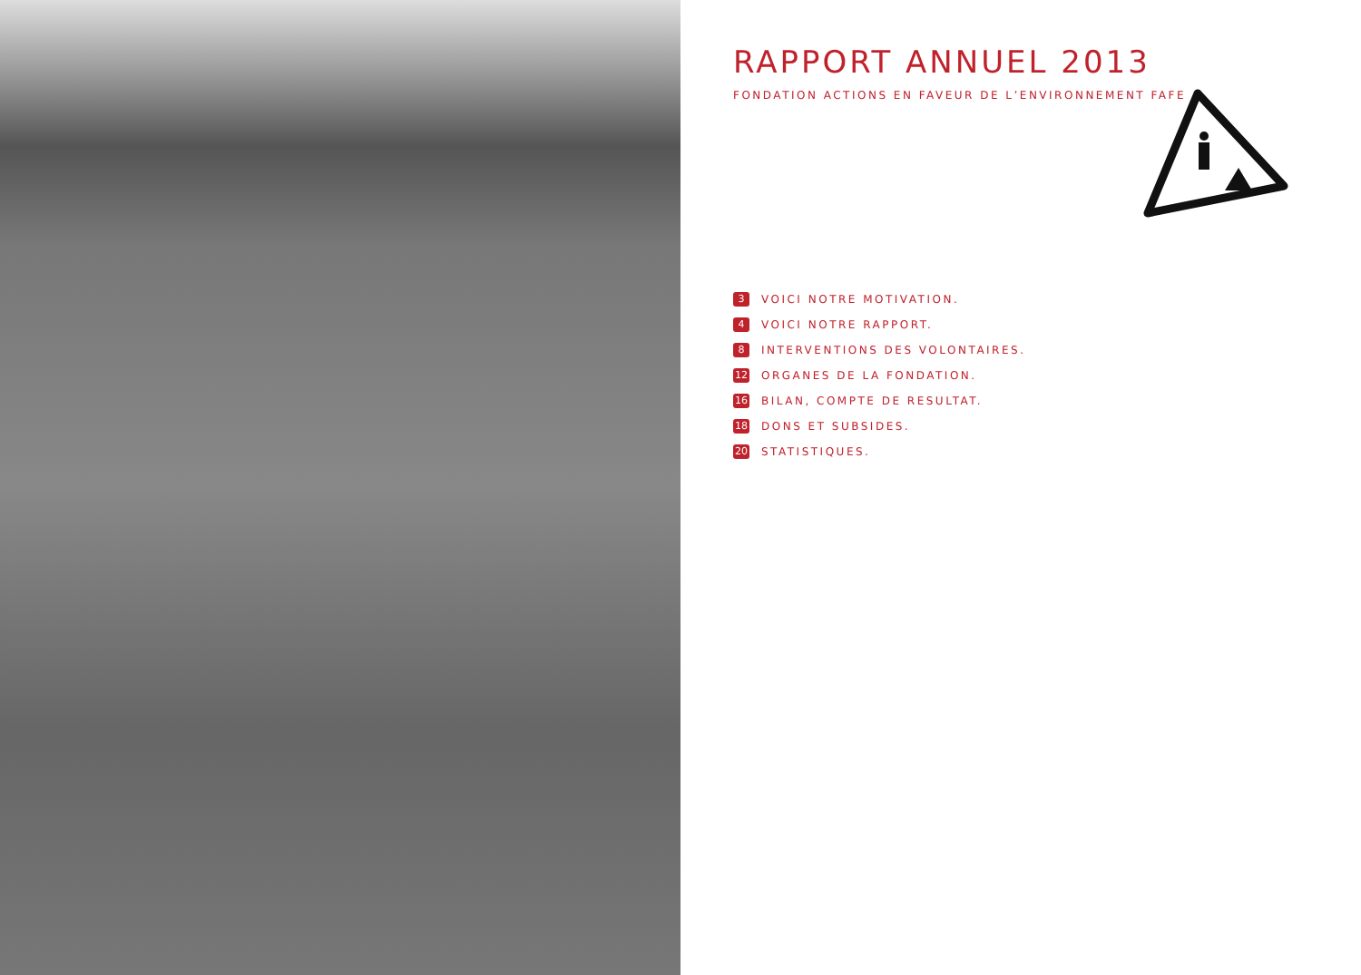RAPPORT ANNUEL 2013
FONDATION ACTIONS EN FAVEUR DE L’ENVIRONNEMENT FAFE
3 VOICI NOTRE MOTIVATION.
4 VOICI NOTRE RAPPORT.
8 INTERVENTIONS DES VOLONTAIRES.
12 ORGANES DE LA FONDATION.
16 BILAN, COMPTE DE RESULTAT.
18 DONS ET SUBSIDES.
20 STATISTIQUES.